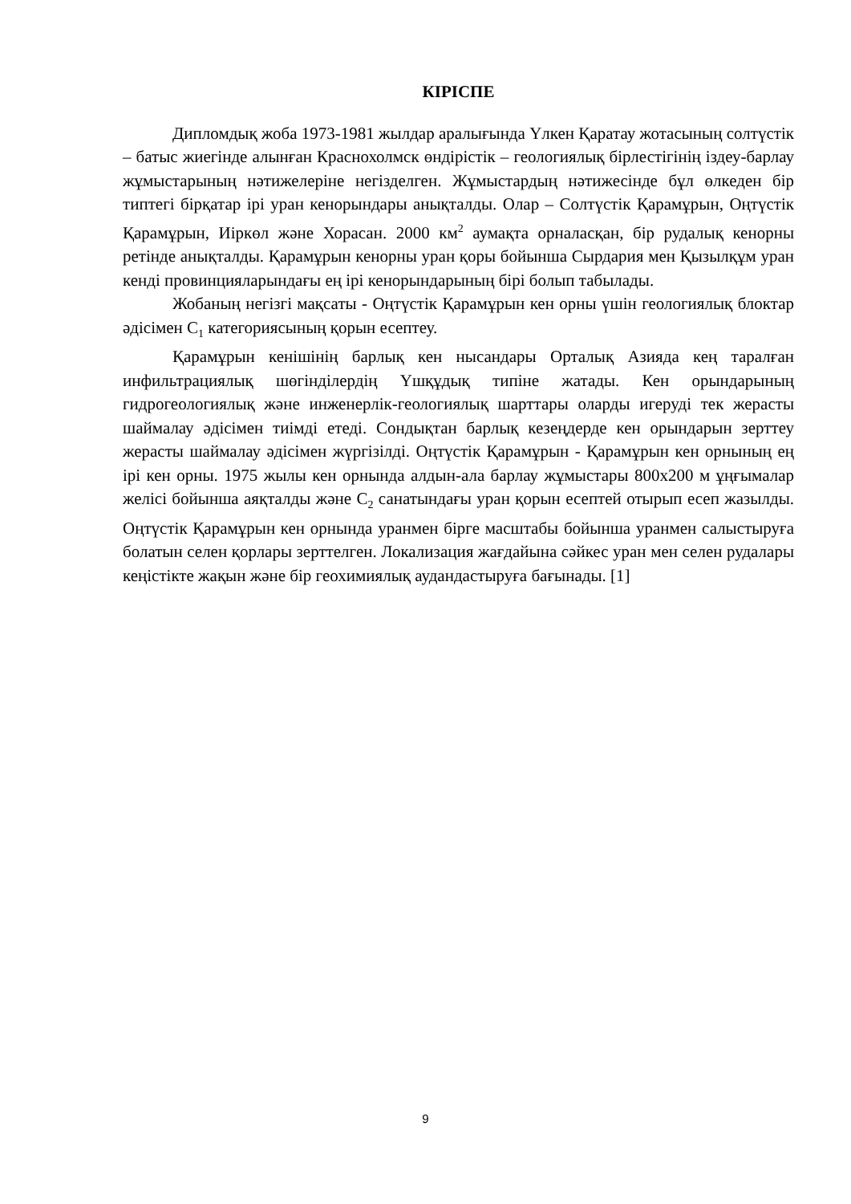КІРІСПЕ
Дипломдық жоба 1973-1981 жылдар аралығында Үлкен Қаратау жотасының солтүстік – батыс жиегінде алынған Краснохолмск өндірістік – геологиялық бірлестігінің іздеу-барлау жұмыстарының нәтижелеріне негізделген. Жұмыстардың нәтижесінде бұл өлкеден бір типтегі бірқатар ірі уран кенорындары анықталды. Олар – Солтүстік Қарамұрын, Оңтүстік Қарамұрын, Иіркөл және Хорасан. 2000 км<sup>2</sup> аумақта орналасқан, бір рудалық кенорны ретінде анықталды. Қарамұрын кенорны уран қоры бойынша Сырдария мен Қызылқұм уран кенді провинцияларындағы ең ірі кенорындарының бірі болып табылады.
Жобаның негізгі мақсаты - Оңтүстік Қарамұрын кен орны үшін геологиялық блоктар әдісімен C<sub>1</sub> категориясының қорын есептеу.
Қарамұрын кенішінің барлық кен нысандары Орталық Азияда кең таралған инфильтрациялық шөгінділердің Үшқұдық типіне жатады. Кен орындарының гидрогеологиялық және инженерлік-геологиялық шарттары оларды игеруді тек жерасты шаймалау әдісімен тиімді етеді. Сондықтан барлық кезеңдерде кен орындарын зерттеу жерасты шаймалау әдісімен жүргізілді. Оңтүстік Қарамұрын - Қарамұрын кен орнының ең ірі кен орны. 1975 жылы кен орнында алдын-ала барлау жұмыстары 800х200 м ұңғымалар желісі бойынша аяқталды және C<sub>2</sub> санатындағы уран қорын есептей отырып есеп жазылды. Оңтүстік Қарамұрын кен орнында уранмен бірге масштабы бойынша уранмен салыстыруға болатын селен қорлары зерттелген. Локализация жағдайына сәйкес уран мен селен рудалары кеңістікте жақын және бір геохимиялық аудандастыруға бағынады. [1]
9